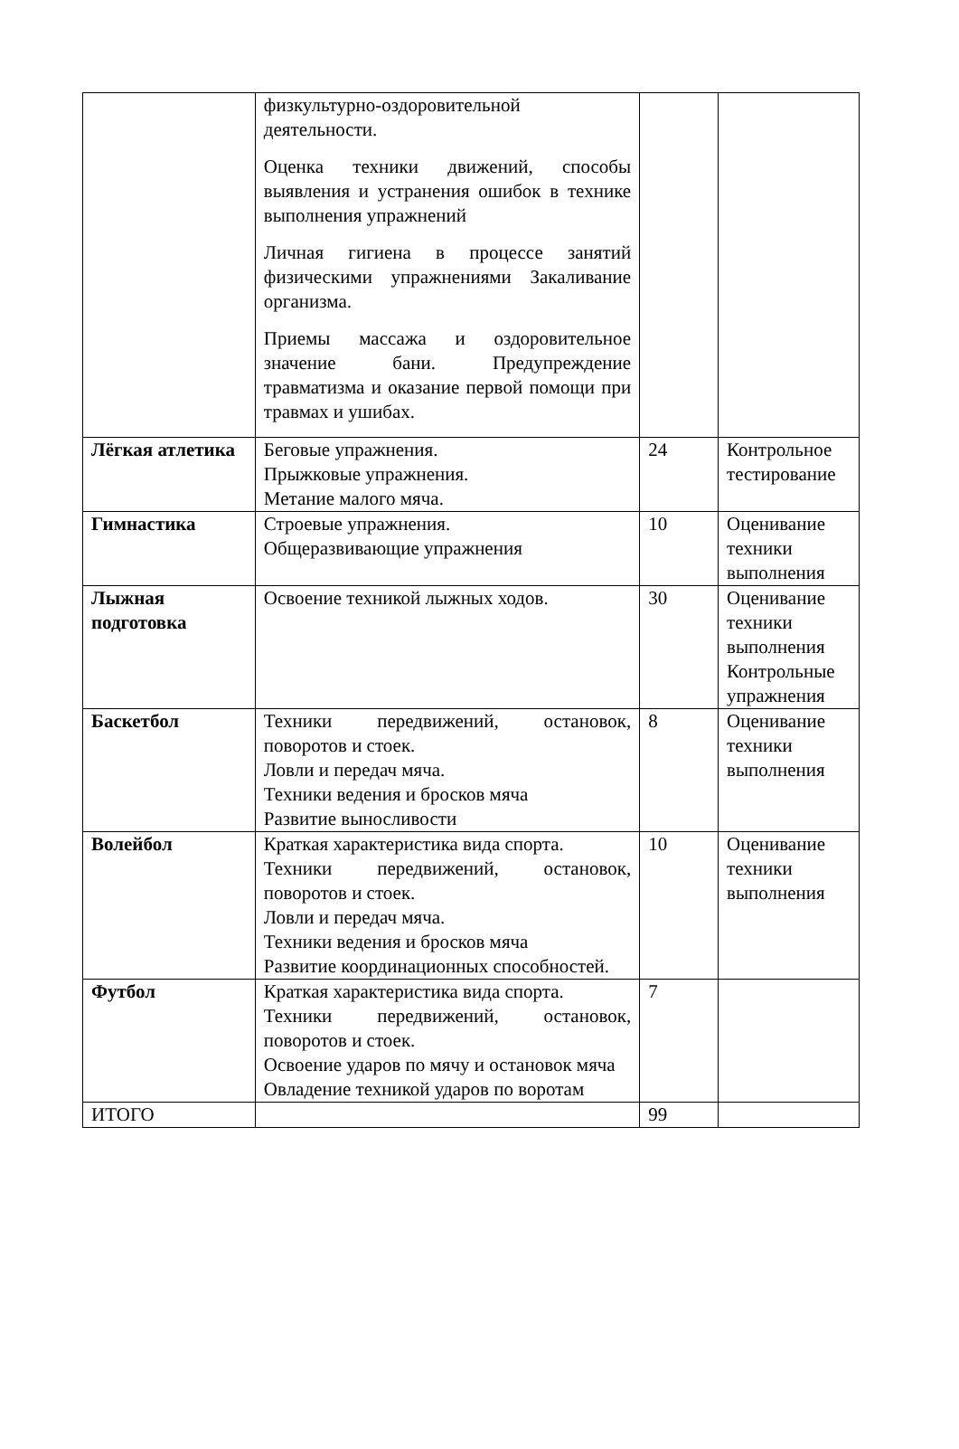| | физкультурно-оздоровительной деятельности. Оценка техники движений, способы выявления и устранения ошибок в технике выполнения упражнений Личная гигиена в процессе занятий физическими упражнениями Закаливание организма. Приемы массажа и оздоровительное значение бани. Предупреждение травматизма и оказание первой помощи при травмах и ушибах. | | |
| Лёгкая атлетика | Беговые упражнения. Прыжковые упражнения. Метание малого мяча. | 24 | Контрольное тестирование |
| Гимнастика | Строевые упражнения. Общеразвивающие упражнения | 10 | Оценивание техники выполнения |
| Лыжная подготовка | Освоение техникой лыжных ходов. | 30 | Оценивание техники выполнения Контрольные упражнения |
| Баскетбол | Техники передвижений, остановок, поворотов и стоек. Ловли и передач мяча. Техники ведения и бросков мяча Развитие выносливости | 8 | Оценивание техники выполнения |
| Волейбол | Краткая характеристика вида спорта. Техники передвижений, остановок, поворотов и стоек. Ловли и передач мяча. Техники ведения и бросков мяча Развитие координационных способностей. | 10 | Оценивание техники выполнения |
| Футбол | Краткая характеристика вида спорта. Техники передвижений, остановок, поворотов и стоек. Освоение ударов по мячу и остановок мяча Овладение техникой ударов по воротам | 7 | |
| ИТОГО | | 99 | |